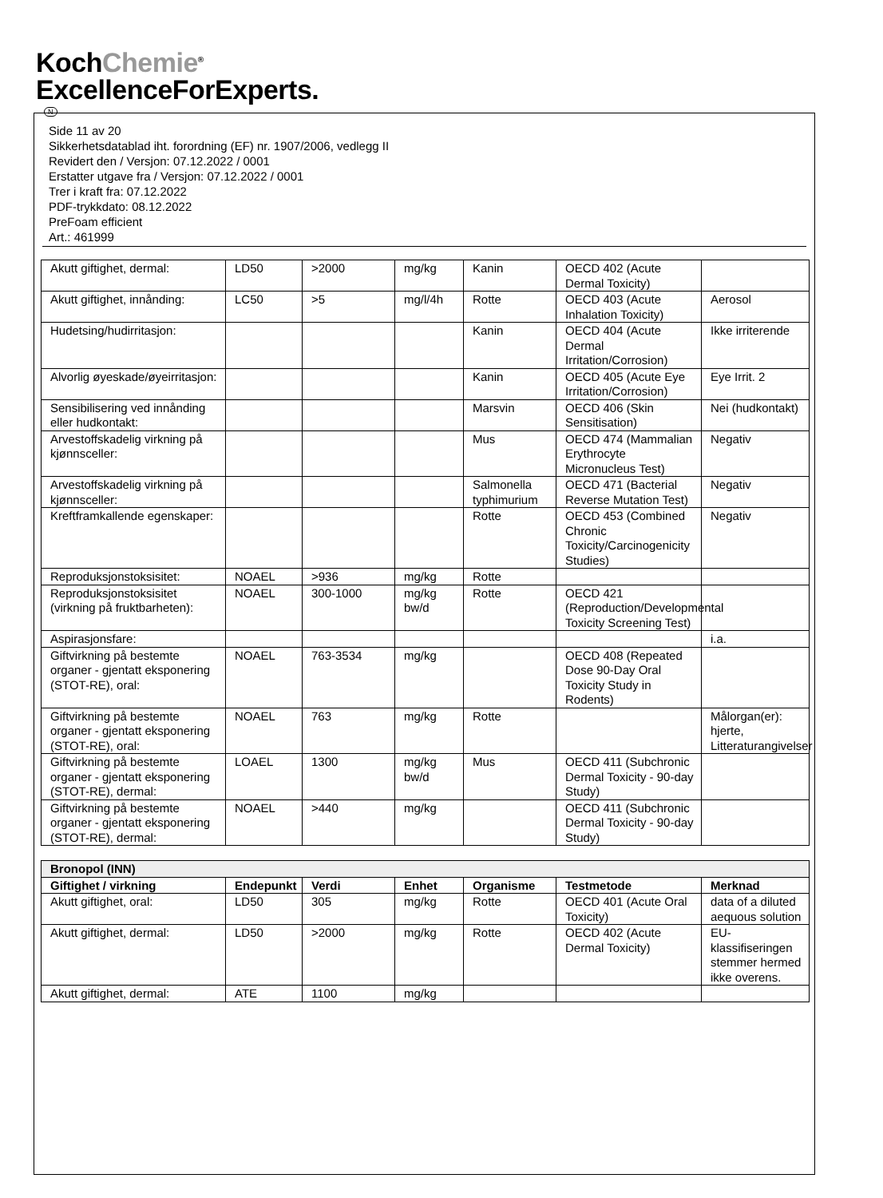KochChemie<sup>®</sup>
ExcellenceForExperts.
N
Side 11 av 20
Sikkerhetsdatablad iht. forordning (EF) nr. 1907/2006, vedlegg II
Revidert den / Versjon: 07.12.2022 / 0001
Erstatter utgave fra / Versjon: 07.12.2022 / 0001
Trer i kraft fra: 07.12.2022
PDF-trykkdato: 08.12.2022
PreFoam efficient
Art.: 461999
| Akutt giftighet, dermal: | LD50 | >2000 | mg/kg | Kanin | OECD 402 (Acute Dermal Toxicity) | |
| Akutt giftighet, innånding: | LC50 | >5 | mg/l/4h | Rotte | OECD 403 (Acute Inhalation Toxicity) | Aerosol |
| Hudetsing/hudirritasjon: | | | | Kanin | OECD 404 (Acute Dermal Irritation/Corrosion) | Ikke irriterende |
| Alvorlig øyeskade/øyeirritasjon: | | | | Kanin | OECD 405 (Acute Eye Irritation/Corrosion) | Eye Irrit. 2 |
| Sensibilisering ved innånding eller hudkontakt: | | | | Marsvin | OECD 406 (Skin Sensitisation) | Nei (hudkontakt) |
| Arvestoffskadelig virkning på kjønnsceller: | | | | Mus | OECD 474 (Mammalian Erythrocyte Micronucleus Test) | Negativ |
| Arvestoffskadelig virkning på kjønnsceller: | | | | Salmonella typhimurium | OECD 471 (Bacterial Reverse Mutation Test) | Negativ |
| Kreftframkallende egenskaper: | | | | Rotte | OECD 453 (Combined Chronic Toxicity/Carcinogenicity Studies) | Negativ |
| Reproduksjonstoksisitet: | NOAEL | >936 | mg/kg | Rotte | | |
| Reproduksjonstoksisitet (virkning på fruktbarheten): | NOAEL | 300-1000 | mg/kg bw/d | Rotte | OECD 421 (Reproduction/Developmental Toxicity Screening Test) | |
| Aspirasjonsfare: | | | | | | i.a. |
| Giftvirkning på bestemte organer - gjentatt eksponering (STOT-RE), oral: | NOAEL | 763-3534 | mg/kg | | OECD 408 (Repeated Dose 90-Day Oral Toxicity Study in Rodents) | |
| Giftvirkning på bestemte organer - gjentatt eksponering (STOT-RE), oral: | NOAEL | 763 | mg/kg | Rotte | | Målorgan(er): hjerte, Litteraturangivelser |
| Giftvirkning på bestemte organer - gjentatt eksponering (STOT-RE), dermal: | LOAEL | 1300 | mg/kg bw/d | Mus | OECD 411 (Subchronic Dermal Toxicity - 90-day Study) | |
| Giftvirkning på bestemte organer - gjentatt eksponering (STOT-RE), dermal: | NOAEL | >440 | mg/kg | | OECD 411 (Subchronic Dermal Toxicity - 90-day Study) | |
| Bronopol (INN) | | | | | | |
| --- | --- | --- | --- | --- | --- | --- |
| Giftighet / virkning | Endepunkt | Verdi | Enhet | Organisme | Testmetode | Merknad |
| Akutt giftighet, oral: | LD50 | 305 | mg/kg | Rotte | OECD 401 (Acute Oral Toxicity) | data of a diluted aequous solution |
| Akutt giftighet, dermal: | LD50 | >2000 | mg/kg | Rotte | OECD 402 (Acute Dermal Toxicity) | EU-klassifiseringen stemmer hermed ikke overens. |
| Akutt giftighet, dermal: | ATE | 1100 | mg/kg | | | |